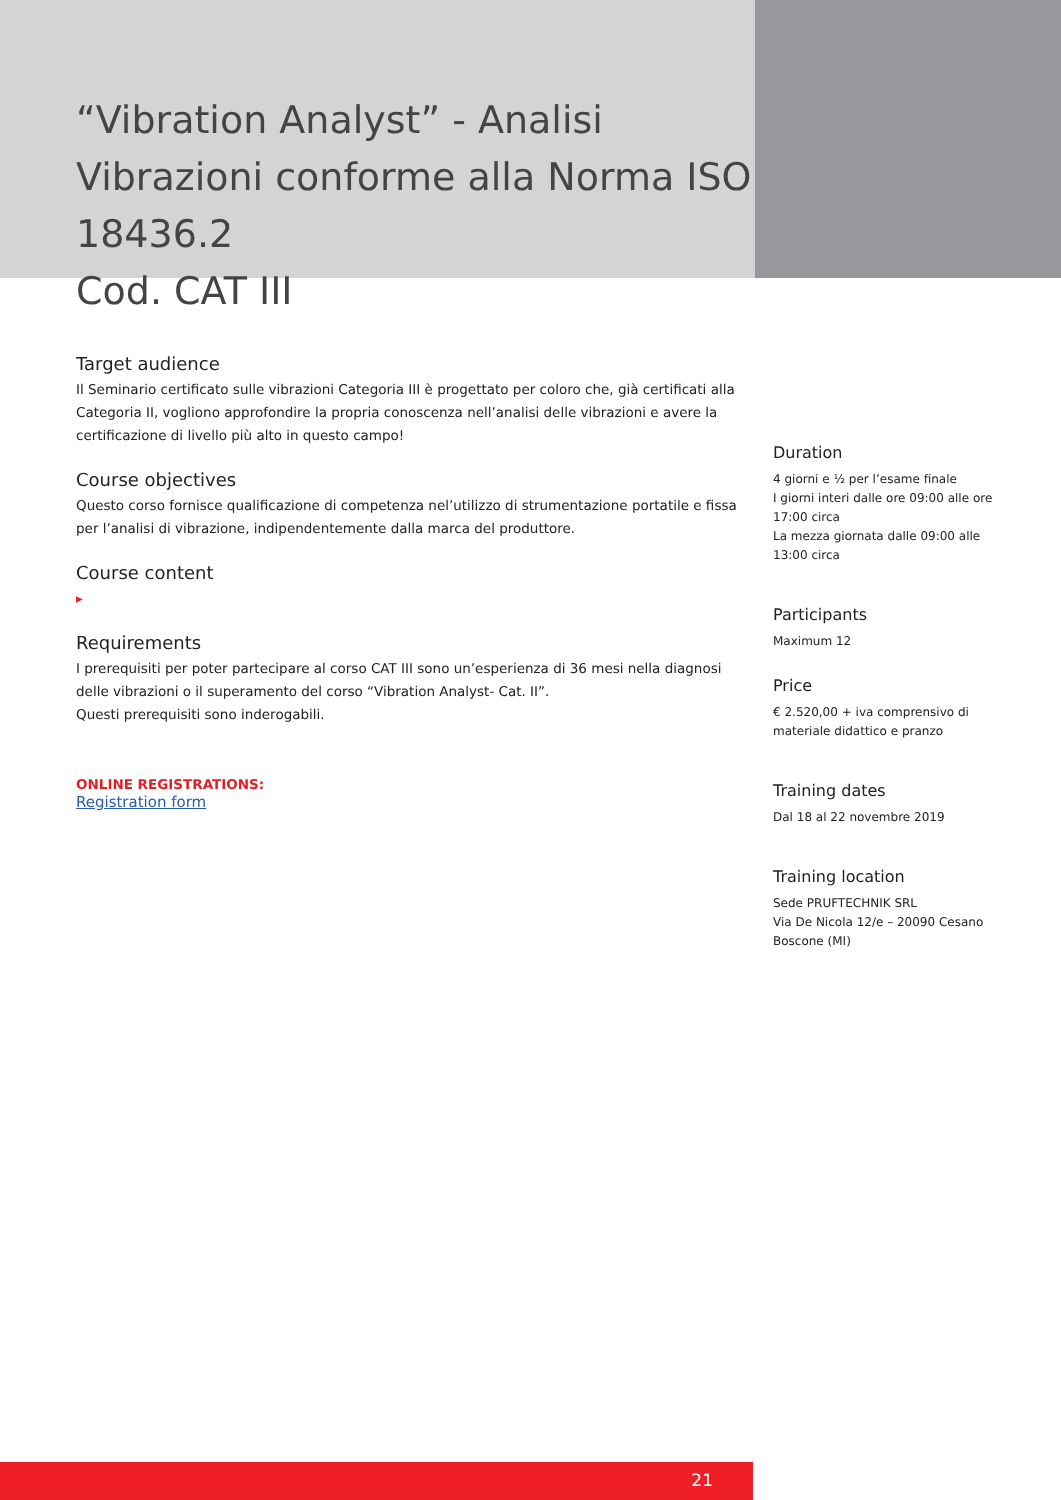“Vibration Analyst” - Analisi Vibrazioni conforme alla Norma ISO 18436.2
Cod. CAT III
Target audience
Il Seminario certificato sulle vibrazioni Categoria III è progettato per coloro che, già certificati alla Categoria II, vogliono approfondire la propria conoscenza nell’analisi delle vibrazioni e avere la certificazione di livello più alto in questo campo!
Course objectives
Questo corso fornisce qualificazione di competenza nel’utilizzo di strumentazione portatile e fissa per l’analisi di vibrazione, indipendentemente dalla marca del produttore.
Course content
▸
Requirements
I prerequisiti per poter partecipare al corso CAT III sono un’esperienza di 36 mesi nella diagnosi delle vibrazioni o il superamento del corso “Vibration Analyst- Cat. II”.
Questi prerequisiti sono inderogabili.
ONLINE REGISTRATIONS:
Registration form
Duration
4 giorni e ½ per l’esame finale
I giorni interi dalle ore 09:00 alle ore 17:00 circa
La mezza giornata dalle 09:00 alle 13:00 circa
Participants
Maximum 12
Price
€ 2.520,00 + iva comprensivo di materiale didattico e pranzo
Training dates
Dal 18 al 22 novembre 2019
Training location
Sede PRUFTECHNIK SRL
Via De Nicola 12/e – 20090 Cesano Boscone (MI)
21